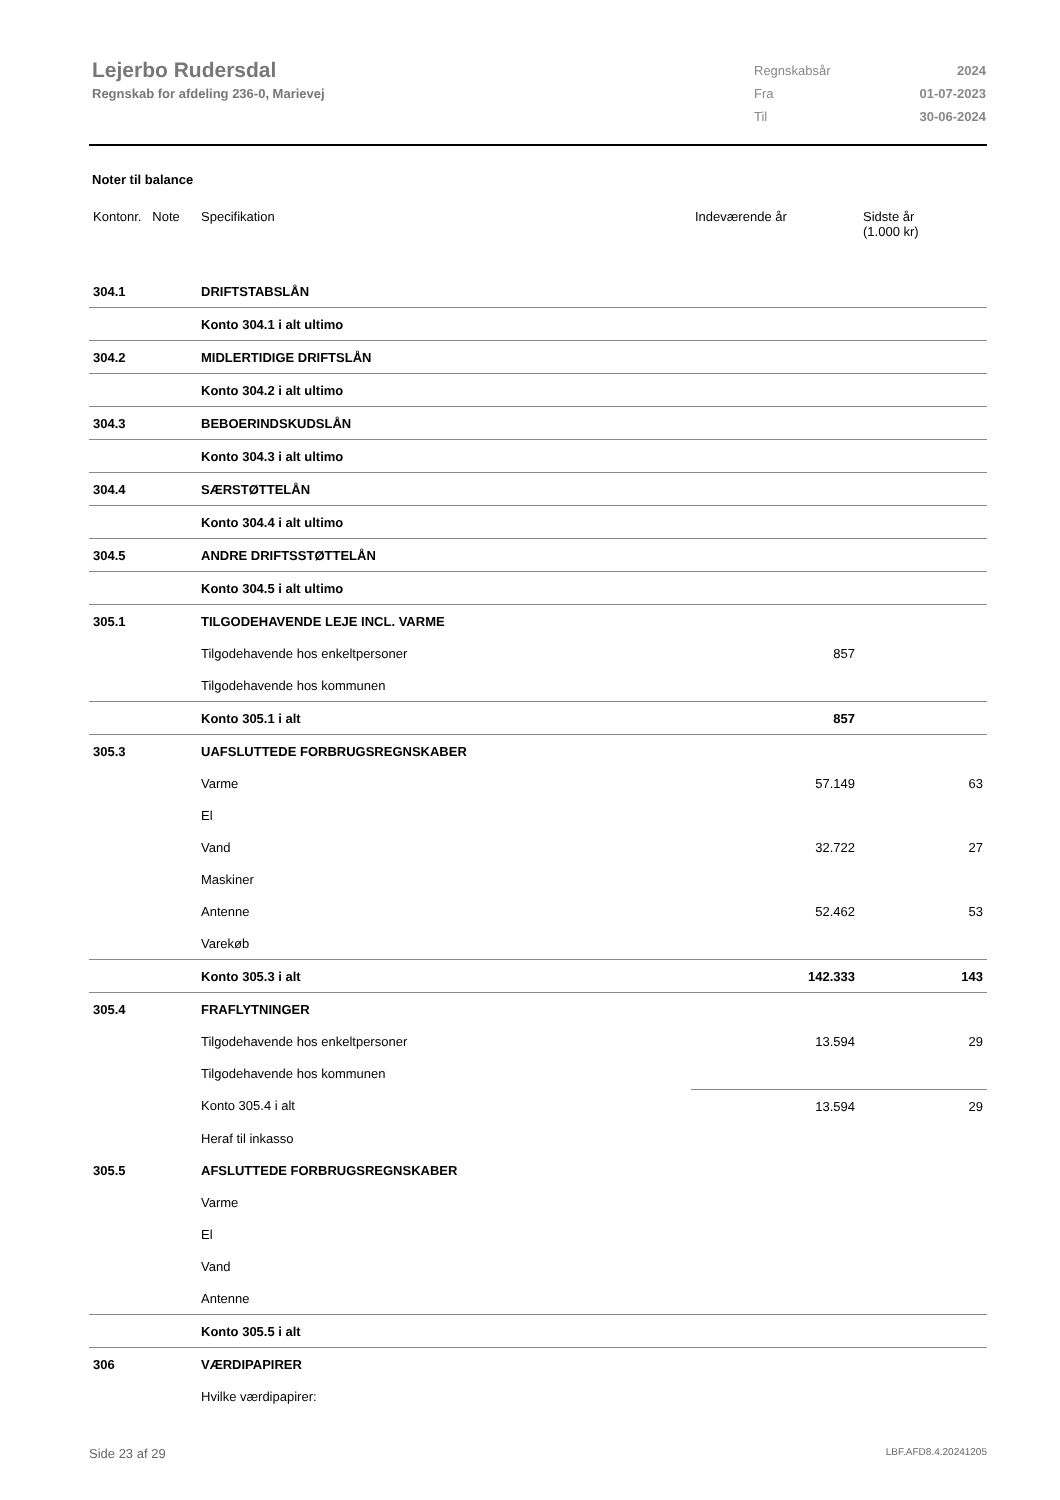Lejerbo Rudersdal
Regnskab for afdeling 236-0, Marievej
| Regnskabsår | 2024 |
| Fra | 01-07-2023 |
| Til | 30-06-2024 |
Noter til balance
| Kontonr. Note | Specifikation | Indeværende år | Sidste år (1.000 kr) |
| --- | --- | --- | --- |
| 304.1 | DRIFTSTABSLÅN | | |
| | Konto 304.1 i alt ultimo | | |
| 304.2 | MIDLERTIDIGE DRIFTSLÅN | | |
| | Konto 304.2 i alt ultimo | | |
| 304.3 | BEBOERINDSKUDSLÅN | | |
| | Konto 304.3 i alt ultimo | | |
| 304.4 | SÆRSTØTTELÅN | | |
| | Konto 304.4 i alt ultimo | | |
| 304.5 | ANDRE DRIFTSSTØTTELÅN | | |
| | Konto 304.5 i alt ultimo | | |
| 305.1 | TILGODEHAVENDE LEJE INCL. VARME | | |
| | Tilgodehavende hos enkeltpersoner | 857 | |
| | Tilgodehavende hos kommunen | | |
| | Konto 305.1 i alt | 857 | |
| 305.3 | UAFSLUTTEDE FORBRUGSREGNSKABER | | |
| | Varme | 57.149 | 63 |
| | El | | |
| | Vand | 32.722 | 27 |
| | Maskiner | | |
| | Antenne | 52.462 | 53 |
| | Varekøb | | |
| | Konto 305.3 i alt | 142.333 | 143 |
| 305.4 | FRAFLYTNINGER | | |
| | Tilgodehavende hos enkeltpersoner | 13.594 | 29 |
| | Tilgodehavende hos kommunen | | |
| | Konto 305.4 i alt | 13.594 | 29 |
| | Heraf til inkasso | | |
| 305.5 | AFSLUTTEDE FORBRUGSREGNSKABER | | |
| | Varme | | |
| | El | | |
| | Vand | | |
| | Antenne | | |
| | Konto 305.5 i alt | | |
| 306 | VÆRDIPAPIRER | | |
| | Hvilke værdipapirer: | | |
Side 23 af 29 LBF.AFD8.4.20241205